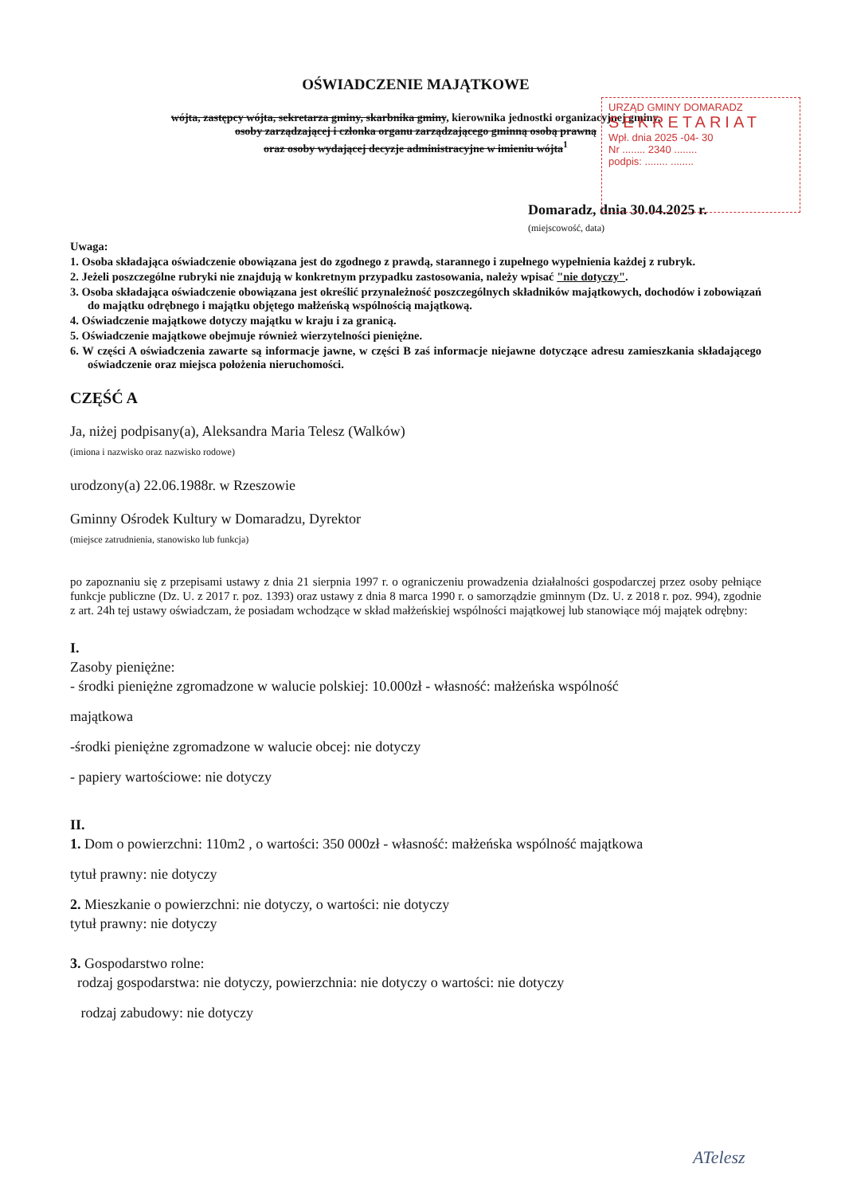OŚWIADCZENIE MAJĄTKOWE
wójta, zastępcy wójta, sekretarza gminy, skarbnika gminy, kierownika jednostki organizacyjnej gminy,
osoby zarządzającej i członka organu zarządzającego gminną osobą prawną
oraz osoby wydającej decyzje administracyjne w imieniu wójta<sup>1</sup>
URZĄD GMINY DOMARADZ
SEKRETARIAT
Wpł. dnia 2025 -04- 30
Nr ........ 2340 ........
podpis: ........ ........
Domaradz, dnia 30.04.2025 r.
(miejscowość, data)
Uwaga:
1. Osoba składająca oświadczenie obowiązana jest do zgodnego z prawdą, starannego i zupełnego wypełnienia każdej z rubryk.
2. Jeżeli poszczególne rubryki nie znajdują w konkretnym przypadku zastosowania, należy wpisać "nie dotyczy".
3. Osoba składająca oświadczenie obowiązana jest określić przynależność poszczególnych składników majątkowych, dochodów i zobowiązań do majątku odrębnego i majątku objętego małżeńską wspólnością majątkową.
4. Oświadczenie majątkowe dotyczy majątku w kraju i za granicą.
5. Oświadczenie majątkowe obejmuje również wierzytelności pieniężne.
6. W części A oświadczenia zawarte są informacje jawne, w części B zaś informacje niejawne dotyczące adresu zamieszkania składającego oświadczenie oraz miejsca położenia nieruchomości.
CZĘŚĆ A
Ja, niżej podpisany(a), Aleksandra Maria Telesz (Walków)
(imiona i nazwisko oraz nazwisko rodowe)
urodzony(a) 22.06.1988r. w Rzeszowie
Gminny Ośrodek Kultury w Domaradzu, Dyrektor
(miejsce zatrudnienia, stanowisko lub funkcja)
po zapoznaniu się z przepisami ustawy z dnia 21 sierpnia 1997 r. o ograniczeniu prowadzenia działalności gospodarczej przez osoby pełniące funkcje publiczne (Dz. U. z 2017 r. poz. 1393) oraz ustawy z dnia 8 marca 1990 r. o samorządzie gminnym (Dz. U. z 2018 r. poz. 994), zgodnie z art. 24h tej ustawy oświadczam, że posiadam wchodzące w skład małżeńskiej wspólności majątkowej lub stanowiące mój majątek odrębny:
I.
Zasoby pieniężne:
- środki pieniężne zgromadzone w walucie polskiej: 10.000zł - własność: małżeńska wspólność
majątkowa
-środki pieniężne zgromadzone w walucie obcej: nie dotyczy
- papiery wartościowe: nie dotyczy
II.
1. Dom o powierzchni: 110m2 , o wartości: 350 000zł - własność: małżeńska wspólność majątkowa
tytuł prawny: nie dotyczy
2. Mieszkanie o powierzchni: nie dotyczy, o wartości: nie dotyczy
tytuł prawny: nie dotyczy
3. Gospodarstwo rolne:
rodzaj gospodarstwa: nie dotyczy, powierzchnia: nie dotyczy o wartości: nie dotyczy
rodzaj zabudowy: nie dotyczy
ATelesz